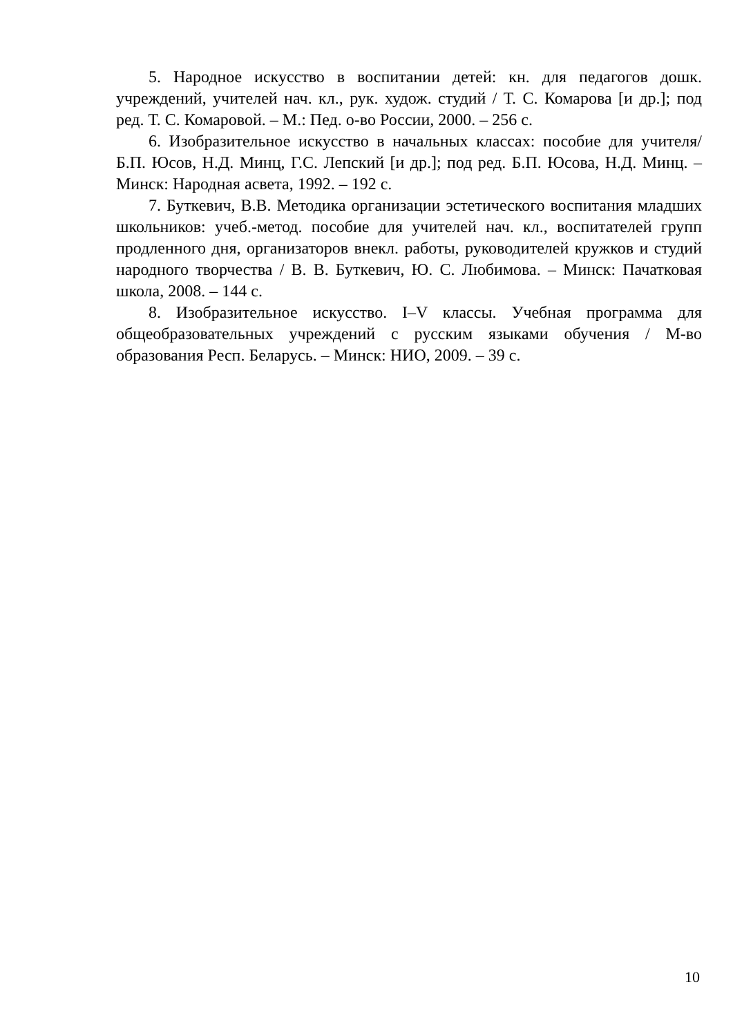5. Народное искусство в воспитании детей: кн. для педагогов дошк. учреждений, учителей нач. кл., рук. худож. студий / Т. С. Комарова [и др.]; под ред. Т. С. Комаровой. – М.: Пед. о-во России, 2000. – 256 с.
6. Изобразительное искусство в начальных классах: пособие для учителя/ Б.П. Юсов, Н.Д. Минц, Г.С. Лепский [и др.]; под ред. Б.П. Юсова, Н.Д. Минц. – Минск: Народная асвета, 1992. – 192 с.
7. Буткевич, В.В. Методика организации эстетического воспитания младших школьников: учеб.-метод. пособие для учителей нач. кл., воспитателей групп продленного дня, организаторов внекл. работы, руководителей кружков и студий народного творчества / В. В. Буткевич, Ю. С. Любимова. – Минск: Пачатковая школа, 2008. – 144 с.
8. Изобразительное искусство. I–V классы. Учебная программа для общеобразовательных учреждений с русским языками обучения / М-во образования Респ. Беларусь. – Минск: НИО, 2009. – 39 с.
10